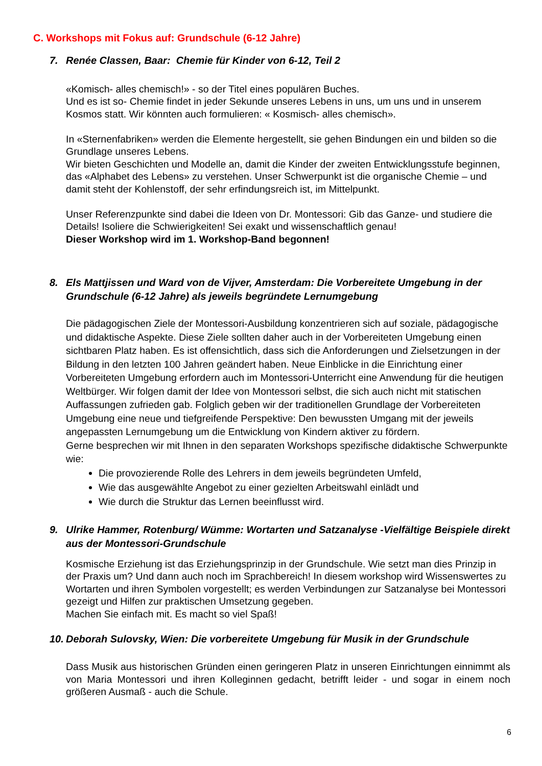C. Workshops mit Fokus auf: Grundschule (6-12 Jahre)
7. Renée Classen, Baar: Chemie für Kinder von 6-12, Teil 2
«Komisch- alles chemisch!» - so der Titel eines populären Buches.
Und es ist so- Chemie findet in jeder Sekunde unseres Lebens in uns, um uns und in unserem Kosmos statt. Wir könnten auch formulieren: « Kosmisch- alles chemisch».
In «Sternenfabriken» werden die Elemente hergestellt, sie gehen Bindungen ein und bilden so die Grundlage unseres Lebens.
Wir bieten Geschichten und Modelle an, damit die Kinder der zweiten Entwicklungsstufe beginnen, das «Alphabet des Lebens» zu verstehen. Unser Schwerpunkt ist die organische Chemie – und damit steht der Kohlenstoff, der sehr erfindungsreich ist, im Mittelpunkt.
Unser Referenzpunkte sind dabei die Ideen von Dr. Montessori: Gib das Ganze- und studiere die Details! Isoliere die Schwierigkeiten! Sei exakt und wissenschaftlich genau!
Dieser Workshop wird im 1. Workshop-Band begonnen!
8. Els Mattjissen und Ward von de Vijver, Amsterdam: Die Vorbereitete Umgebung in der Grundschule (6-12 Jahre) als jeweils begründete Lernumgebung
Die pädagogischen Ziele der Montessori-Ausbildung konzentrieren sich auf soziale, pädagogische und didaktische Aspekte. Diese Ziele sollten daher auch in der Vorbereiteten Umgebung einen sichtbaren Platz haben. Es ist offensichtlich, dass sich die Anforderungen und Zielsetzungen in der Bildung in den letzten 100 Jahren geändert haben. Neue Einblicke in die Einrichtung einer Vorbereiteten Umgebung erfordern auch im Montessori-Unterricht eine Anwendung für die heutigen Weltbürger. Wir folgen damit der Idee von Montessori selbst, die sich auch nicht mit statischen Auffassungen zufrieden gab. Folglich geben wir der traditionellen Grundlage der Vorbereiteten Umgebung eine neue und tiefgreifende Perspektive: Den bewussten Umgang mit der jeweils angepassten Lernumgebung um die Entwicklung von Kindern aktiver zu fördern.
Gerne besprechen wir mit Ihnen in den separaten Workshops spezifische didaktische Schwerpunkte wie:
Die provozierende Rolle des Lehrers in dem jeweils begründeten Umfeld,
Wie das ausgewählte Angebot zu einer gezielten Arbeitswahl einlädt und
Wie durch die Struktur das Lernen beeinflusst wird.
9. Ulrike Hammer, Rotenburg/ Wümme: Wortarten und Satzanalyse -Vielfältige Beispiele direkt aus der Montessori-Grundschule
Kosmische Erziehung ist das Erziehungsprinzip in der Grundschule. Wie setzt man dies Prinzip in der Praxis um? Und dann auch noch im Sprachbereich! In diesem workshop wird Wissenswertes zu Wortarten und ihren Symbolen vorgestellt; es werden Verbindungen zur Satzanalyse bei Montessori gezeigt und Hilfen zur praktischen Umsetzung gegeben.
Machen Sie einfach mit. Es macht so viel Spaß!
10. Deborah Sulovsky, Wien: Die vorbereitete Umgebung für Musik in der Grundschule
Dass Musik aus historischen Gründen einen geringeren Platz in unseren Einrichtungen einnimmt als von Maria Montessori und ihren Kolleginnen gedacht, betrifft leider - und sogar in einem noch größeren Ausmaß - auch die Schule.
6